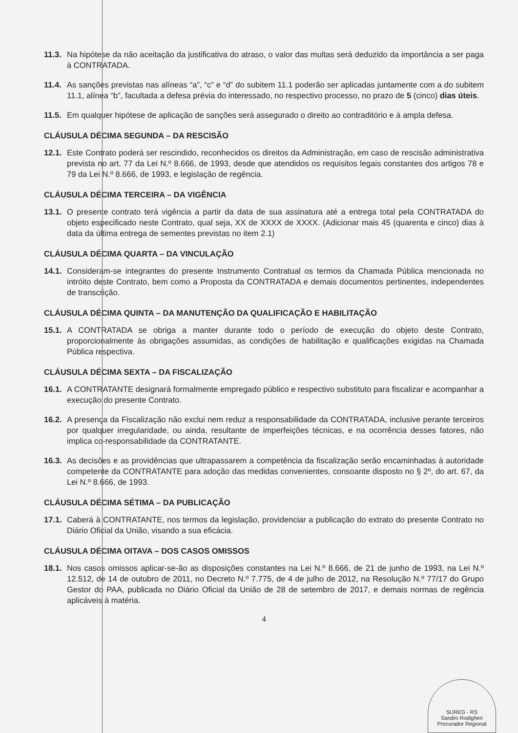11.3. Na hipótese da não aceitação da justificativa do atraso, o valor das multas será deduzido da importância a ser paga à CONTRATADA.
11.4. As sanções previstas nas alíneas “a”, “c” e “d” do subitem 11.1 poderão ser aplicadas juntamente com a do subitem 11.1, alínea “b”, facultada a defesa prévia do interessado, no respectivo processo, no prazo de 5 (cinco) dias úteis.
11.5. Em qualquer hipótese de aplicação de sanções será assegurado o direito ao contraditório e à ampla defesa.
CLÁUSULA DÉCIMA SEGUNDA – DA RESCISÃO
12.1. Este Contrato poderá ser rescindido, reconhecidos os direitos da Administração, em caso de rescisão administrativa prevista no art. 77 da Lei N.º 8.666, de 1993, desde que atendidos os requisitos legais constantes dos artigos 78 e 79 da Lei N.º 8.666, de 1993, e legislação de regência.
CLÁUSULA DÉCIMA TERCEIRA – DA VIGÊNCIA
13.1. O presente contrato terá vigência a partir da data de sua assinatura até a entrega total pela CONTRATADA do objeto especificado neste Contrato, qual seja, XX de XXXX de XXXX. (Adicionar mais 45 (quarenta e cinco) dias à data da última entrega de sementes previstas no item 2.1)
CLÁUSULA DÉCIMA QUARTA – DA VINCULAÇÃO
14.1. Consideram-se integrantes do presente Instrumento Contratual os termos da Chamada Pública mencionada no intróito deste Contrato, bem como a Proposta da CONTRATADA e demais documentos pertinentes, independentes de transcrição.
CLÁUSULA DÉCIMA QUINTA – DA MANUTENÇÃO DA QUALIFICAÇÃO E HABILITAÇÃO
15.1. A CONTRATADA se obriga a manter durante todo o período de execução do objeto deste Contrato, proporcionalmente às obrigações assumidas, as condições de habilitação e qualificações exigidas na Chamada Pública respectiva.
CLÁUSULA DÉCIMA SEXTA – DA FISCALIZAÇÃO
16.1. A CONTRATANTE designará formalmente empregado público e respectivo substituto para fiscalizar e acompanhar a execução do presente Contrato.
16.2. A presença da Fiscalização não exclui nem reduz a responsabilidade da CONTRATADA, inclusive perante terceiros por qualquer irregularidade, ou ainda, resultante de imperfeições técnicas, e na ocorrência desses fatores, não implica co-responsabilidade da CONTRATANTE.
16.3. As decisões e as providências que ultrapassarem a competência da fiscalização serão encaminhadas à autoridade competente da CONTRATANTE para adoção das medidas convenientes, consoante disposto no § 2º, do art. 67, da Lei N.º 8.666, de 1993.
CLÁUSULA DÉCIMA SÉTIMA – DA PUBLICAÇÃO
17.1. Caberá à CONTRATANTE, nos termos da legislação, providenciar a publicação do extrato do presente Contrato no Diário Oficial da União, visando a sua eficácia.
CLÁUSULA DÉCIMA OITAVA – DOS CASOS OMISSOS
18.1. Nos casos omissos aplicar-se-ão as disposições constantes na Lei N.º 8.666, de 21 de junho de 1993, na Lei N.º 12.512, de 14 de outubro de 2011, no Decreto N.º 7.775, de 4 de julho de 2012, na Resolução N.º 77/17 do Grupo Gestor do PAA, publicada no Diário Oficial da União de 28 de setembro de 2017, e demais normas de regência aplicáveis à matéria.
4
SUREG - RS
Sandro Rodigheri
Procurador Regional